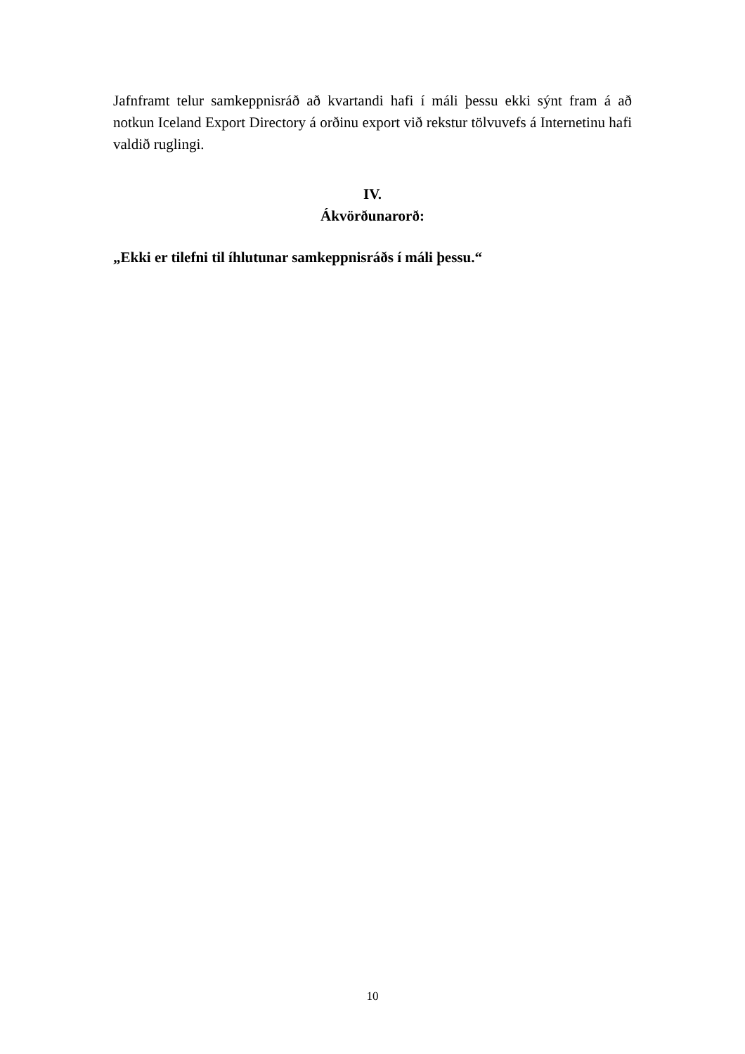Jafnframt telur samkeppnisráð að kvartandi hafi í máli þessu ekki sýnt fram á að notkun Iceland Export Directory á orðinu export við rekstur tölvuvefs á Internetinu hafi valdið ruglingi.
IV.
Ákvörðunarorð:
„Ekki er tilefni til íhlutunar samkeppnisráðs í máli þessu.“
10